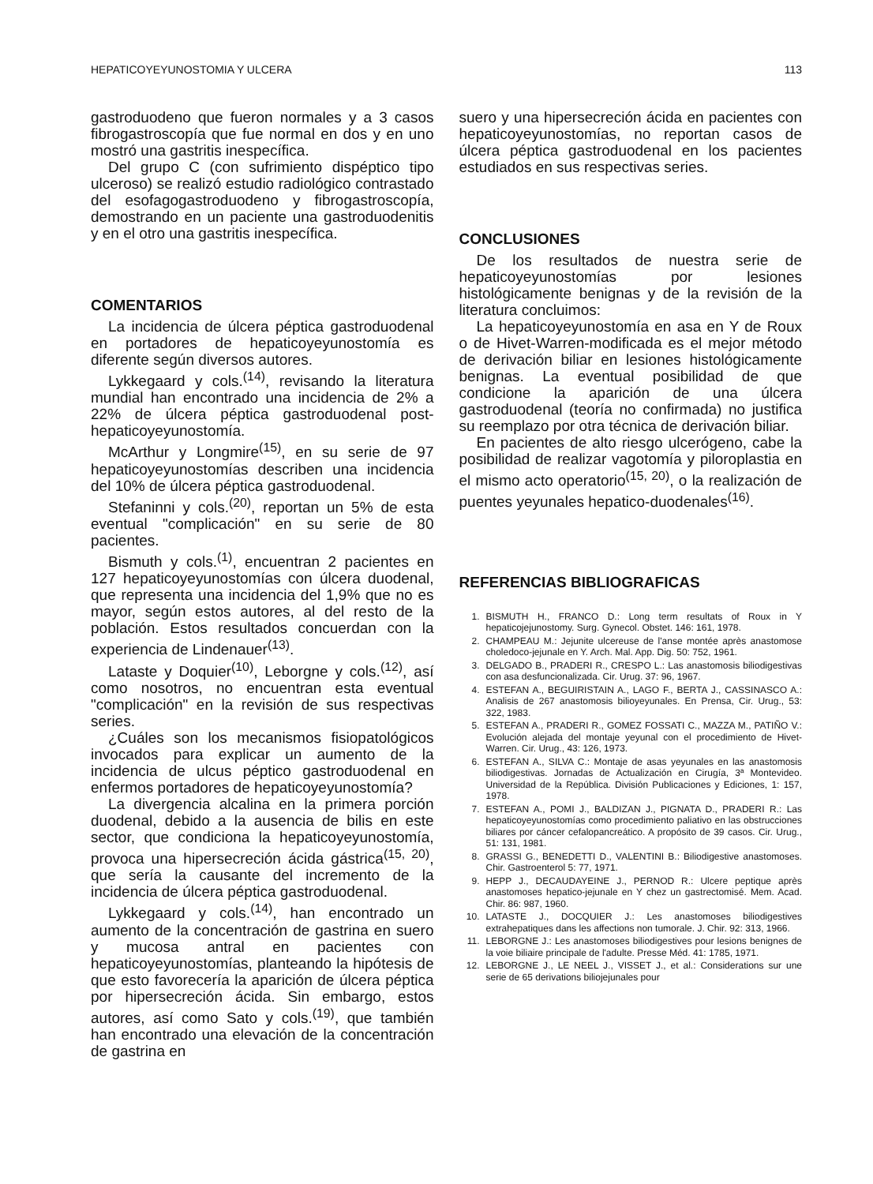HEPATICOYEYUNOSTOMIA Y ULCERA 113
gastroduodeno que fueron normales y a 3 casos fibrogastroscopía que fue normal en dos y en uno mostró una gastritis inespecífica.
Del grupo C (con sufrimiento dispéptico tipo ulceroso) se realizó estudio radiológico contrastado del esofagogastroduodeno y fibrogastroscopía, demostrando en un paciente una gastroduodenitis y en el otro una gastritis inespecífica.
COMENTARIOS
La incidencia de úlcera péptica gastroduodenal en portadores de hepaticoyeyunostomía es diferente según diversos autores.
Lykkegaard y cols.<sup>(14)</sup>, revisando la literatura mundial han encontrado una incidencia de 2% a 22% de úlcera péptica gastroduodenal post-hepaticoyeyunostomía.
McArthur y Longmire<sup>(15)</sup>, en su serie de 97 hepaticoyeyunostomías describen una incidencia del 10% de úlcera péptica gastroduodenal.
Stefaninni y cols.<sup>(20)</sup>, reportan un 5% de esta eventual "complicación" en su serie de 80 pacientes.
Bismuth y cols.<sup>(1)</sup>, encuentran 2 pacientes en 127 hepaticoyeyunostomías con úlcera duodenal, que representa una incidencia del 1,9% que no es mayor, según estos autores, al del resto de la población. Estos resultados concuerdan con la experiencia de Lindenauer<sup>(13)</sup>.
Lataste y Doquier<sup>(10)</sup>, Leborgne y cols.<sup>(12)</sup>, así como nosotros, no encuentran esta eventual "complicación" en la revisión de sus respectivas series.
¿Cuáles son los mecanismos fisiopatológicos invocados para explicar un aumento de la incidencia de ulcus péptico gastroduodenal en enfermos portadores de hepaticoyeyunostomía?
La divergencia alcalina en la primera porción duodenal, debido a la ausencia de bilis en este sector, que condiciona la hepaticoyeyunostomía, provoca una hipersecreción ácida gástrica<sup>(15, 20)</sup>, que sería la causante del incremento de la incidencia de úlcera péptica gastroduodenal.
Lykkegaard y cols.<sup>(14)</sup>, han encontrado un aumento de la concentración de gastrina en suero y mucosa antral en pacientes con hepaticoyeyunostomías, planteando la hipótesis de que esto favorecería la aparición de úlcera péptica por hipersecreción ácida. Sin embargo, estos autores, así como Sato y cols.<sup>(19)</sup>, que también han encontrado una elevación de la concentración de gastrina en
suero y una hipersecreción ácida en pacientes con hepaticoyeyunostomías, no reportan casos de úlcera péptica gastroduodenal en los pacientes estudiados en sus respectivas series.
CONCLUSIONES
De los resultados de nuestra serie de hepaticoyeyunostomías por lesiones histológicamente benignas y de la revisión de la literatura concluimos:
La hepaticoyeyunostomía en asa en Y de Roux o de Hivet-Warren-modificada es el mejor método de derivación biliar en lesiones histológicamente benignas. La eventual posibilidad de que condicione la aparición de una úlcera gastroduodenal (teoría no confirmada) no justifica su reemplazo por otra técnica de derivación biliar.
En pacientes de alto riesgo ulcerógeno, cabe la posibilidad de realizar vagotomía y piloroplastia en el mismo acto operatorio<sup>(15, 20)</sup>, o la realización de puentes yeyunales hepatico-duodenales<sup>(16)</sup>.
REFERENCIAS BIBLIOGRAFICAS
1. BISMUTH H., FRANCO D.: Long term resultats of Roux in Y hepaticojejunostomy. Surg. Gynecol. Obstet. 146: 161, 1978.
2. CHAMPEAU M.: Jejunite ulcereuse de l'anse montée après anastomose choledoco-jejunale en Y. Arch. Mal. App. Dig. 50: 752, 1961.
3. DELGADO B., PRADERI R., CRESPO L.: Las anastomosis biliodigestivas con asa desfuncionalizada. Cir. Urug. 37: 96, 1967.
4. ESTEFAN A., BEGUIRISTAIN A., LAGO F., BERTA J., CASSINASCO A.: Analisis de 267 anastomosis bilioyeyunales. En Prensa, Cir. Urug., 53: 322, 1983.
5. ESTEFAN A., PRADERI R., GOMEZ FOSSATI C., MAZZA M., PATIÑO V.: Evolución alejada del montaje yeyunal con el procedimiento de Hivet-Warren. Cir. Urug., 43: 126, 1973.
6. ESTEFAN A., SILVA C.: Montaje de asas yeyunales en las anastomosis biliodigestivas. Jornadas de Actualización en Cirugía, 3ª Montevideo. Universidad de la República. División Publicaciones y Ediciones, 1: 157, 1978.
7. ESTEFAN A., POMI J., BALDIZAN J., PIGNATA D., PRADERI R.: Las hepaticoyeyunostomías como procedimiento paliativo en las obstrucciones biliares por cáncer cefalopancreático. A propósito de 39 casos. Cir. Urug., 51: 131, 1981.
8. GRASSI G., BENEDETTI D., VALENTINI B.: Biliodigestive anastomoses. Chir. Gastroenterol 5: 77, 1971.
9. HEPP J., DECAUDAYEINE J., PERNOD R.: Ulcere peptique après anastomoses hepatico-jejunale en Y chez un gastrectomisé. Mem. Acad. Chir. 86: 987, 1960.
10. LATASTE J., DOCQUIER J.: Les anastomoses biliodigestives extrahepatiques dans les affections non tumorale. J. Chir. 92: 313, 1966.
11. LEBORGNE J.: Les anastomoses biliodigestives pour lesions benignes de la voie biliaire principale de l'adulte. Presse Méd. 41: 1785, 1971.
12. LEBORGNE J., LE NEEL J., VISSET J., et al.: Considerations sur une serie de 65 derivations biliojejunales pour